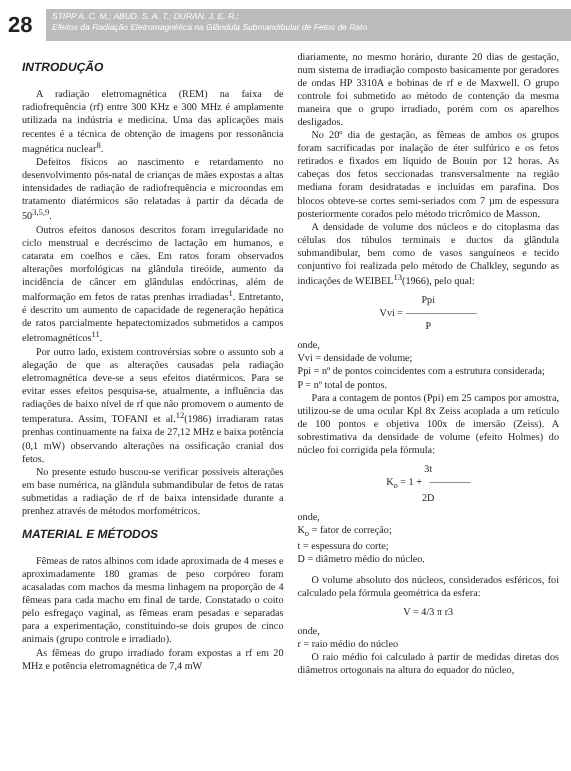28
STIPP A. C. M.; ABUD. S. A. T.; DURAN. J. E. R.;
Efeitos da Radiação Eletromagnética na Glândula Submandibular de Fetos de Rato
INTRODUÇÃO
A radiação eletromagnética (REM) na faixa de radiofrequência (rf) entre 300 KHz e 300 MHz é amplamente utilizada na indústria e medicina. Uma das aplicações mais recentes é a técnica de obtenção de imagens por ressonância magnética nuclear<sup>8</sup>.
Defeitos físicos ao nascimento e retardamento no desenvolvimento pós-natal de crianças de mães expostas a altas intensidades de radiação de radiofrequência e microondas em tratamento diatérmicos são relatadas à partir da década de 50<sup>3,5,9</sup>.
Outros efeitos danosos descritos foram irregularidade no ciclo menstrual e decréscimo de lactação em humanos, e catarata em coelhos e cães. Em ratos foram observados alterações morfológicas na glândula tireóide, aumento da incidência de câncer em glândulas endócrinas, além de malformação em fetos de ratas prenhas irradiadas<sup>1</sup>. Entretanto, é descrito um aumento de capacidade de regeneração hepática de ratos parcialmente hepatectomizados submetidos a campos eletromagnéticos<sup>11</sup>.
Por outro lado, existem controvérsias sobre o assunto sob a alegação de que as alterações causadas pela radiação eletromagnética deve-se a seus efeitos diatérmicos. Para se evitar esses efeitos pesquisa-se, atualmente, a influência das radiações de baixo nível de rf que não promovem o aumento de temperatura. Assim, TOFANI et al.<sup>12</sup>(1986) irradiaram ratas prenhas continuamente na faixa de 27,12 MHz e baixa potência (0,1 mW) observando alterações na ossificação cranial dos fetos.
No presente estudo buscou-se verificar possíveis alterações em base numérica, na glândula submandibular de fetos de ratas submetidas a radiação de rf de baixa intensidade durante a prenhez através de métodos morfométricos.
MATERIAL E MÉTODOS
Fêmeas de ratos albinos com idade aproximada de 4 meses e aproximadamente 180 gramas de peso corpóreo foram acasaladas com machos da mesma linhagem na proporção de 4 fêmeas para cada macho em final de tarde. Constatado o coito pelo esfregaço vaginal, as fêmeas eram pesadas e separadas para a experimentação, constituindo-se dois grupos de cinco animais (grupo controle e irradiado).
As fêmeas do grupo irradiado foram expostas a rf em 20 MHz e potência eletromagnética de 7,4 mW
diariamente, no mesmo horário, durante 20 dias de gestação, num sistema de irradiação composto basicamente por geradores de ondas HP 3310A e bobinas de rf e de Maxwell. O grupo controle foi submetido ao método de contenção da mesma maneira que o grupo irradiado, porém com os aparelhos desligados.
No 20º dia de gestação, as fêmeas de ambos os grupos foram sacrificadas por inalação de éter sulfúrico e os fetos retirados e fixados em líquido de Bouin por 12 horas. As cabeças dos fetos seccionadas transversalmente na região mediana foram desidratadas e incluídas em parafina. Dos blocos obteve-se cortes semi-seriados com 7 µm de espessura posteriormente corados pelo método tricrômico de Masson.
A densidade de volume dos núcleos e do citoplasma das células dos túbulos terminais e ductos da glândula submandibular, bem como de vasos sanguíneos e tecido conjuntivo foi realizada pelo método de Chalkley, segundo as indicações de WEIBEL<sup>13</sup>(1966), pelo qual:
Ppi
Vvi = ―――――――
P
onde,
Vvi = densidade de volume;
Ppi = nº de pontos coincidentes com a estrutura considerada;
P = nº total de pontos.
Para a contagem de pontos (Ppi) em 25 campos por amostra, utilizou-se de uma ocular Kpl 8x Zeiss acoplada a um retículo de 100 pontos e objetiva 100x de imersão (Zeiss). A sobrestimativa da densidade de volume (efeito Holmes) do núcleo foi corrigida pela fórmula:
3t
K<sub>o</sub> = 1 + ――――
2D
onde,
K<sub>o</sub> = fator de correção;
t = espessura do corte;
D = diâmetro médio do núcleo.
O volume absoluto dos núcleos, considerados esféricos, foi calculado pela fórmula geométrica da esfera:
V = 4/3 π r3
onde,
r = raio médio do núcleo
O raio médio foi calculado à partir de medidas diretas dos diâmetros ortogonais na altura do equador do núcleo,